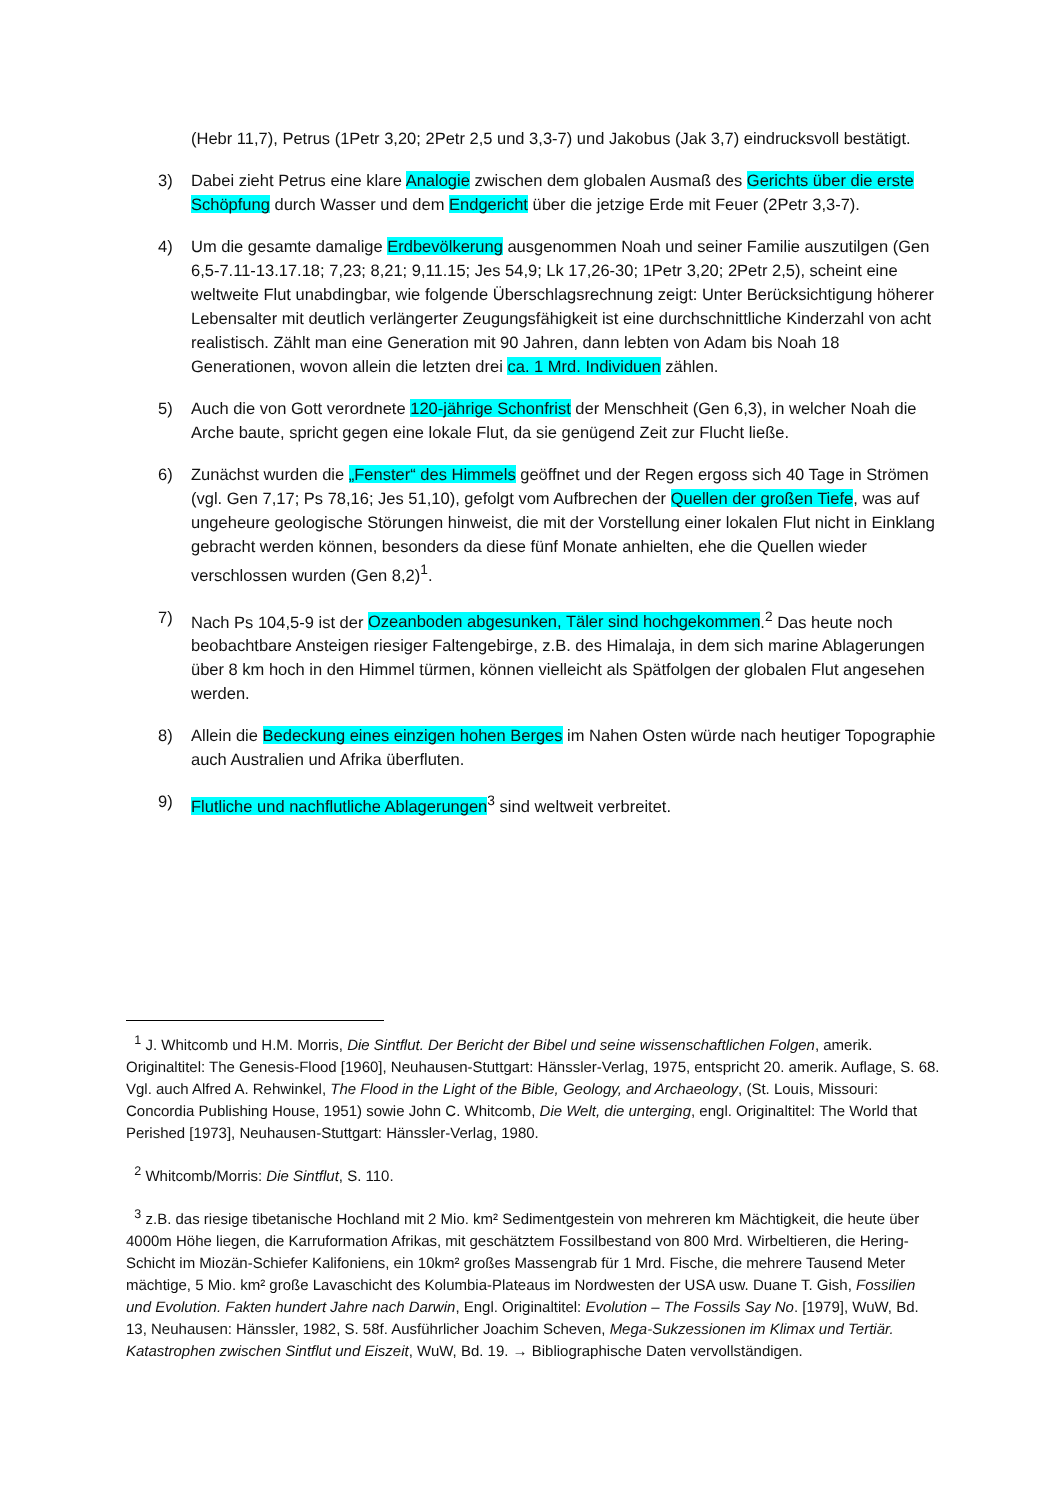(Hebr 11,7), Petrus (1Petr 3,20; 2Petr 2,5 und 3,3-7) und Jakobus (Jak 3,7) eindrucksvoll bestätigt.
3) Dabei zieht Petrus eine klare Analogie zwischen dem globalen Ausmaß des Gerichts über die erste Schöpfung durch Wasser und dem Endgericht über die jetzige Erde mit Feuer (2Petr 3,3-7).
4) Um die gesamte damalige Erdbevölkerung ausgenommen Noah und seiner Familie auszutilgen (Gen 6,5-7.11-13.17.18; 7,23; 8,21; 9,11.15; Jes 54,9; Lk 17,26-30; 1Petr 3,20; 2Petr 2,5), scheint eine weltweite Flut unabdingbar, wie folgende Überschlagsrechnung zeigt: Unter Berücksichtigung höherer Lebensalter mit deutlich verlängerter Zeugungsfähigkeit ist eine durchschnittliche Kinderzahl von acht realistisch. Zählt man eine Generation mit 90 Jahren, dann lebten von Adam bis Noah 18 Generationen, wovon allein die letzten drei ca. 1 Mrd. Individuen zählen.
5) Auch die von Gott verordnete 120-jährige Schonfrist der Menschheit (Gen 6,3), in welcher Noah die Arche baute, spricht gegen eine lokale Flut, da sie genügend Zeit zur Flucht ließe.
6) Zunächst wurden die „Fenster“ des Himmels geöffnet und der Regen ergoss sich 40 Tage in Strömen (vgl. Gen 7,17; Ps 78,16; Jes 51,10), gefolgt vom Aufbrechen der Quellen der großen Tiefe, was auf ungeheure geologische Störungen hinweist, die mit der Vorstellung einer lokalen Flut nicht in Einklang gebracht werden können, besonders da diese fünf Monate anhielten, ehe die Quellen wieder verschlossen wurden (Gen 8,2)<sup>1</sup>.
7) Nach Ps 104,5-9 ist der Ozeanboden abgesunken, Täler sind hochgekommen.<sup>2</sup> Das heute noch beobachtbare Ansteigen riesiger Faltengebirge, z.B. des Himalaja, in dem sich marine Ablagerungen über 8 km hoch in den Himmel türmen, können vielleicht als Spätfolgen der globalen Flut angesehen werden.
8) Allein die Bedeckung eines einzigen hohen Berges im Nahen Osten würde nach heutiger Topographie auch Australien und Afrika überfluten.
9) Flutliche und nachflutliche Ablagerungen<sup>3</sup> sind weltweit verbreitet.
<sup>1</sup> J. Whitcomb und H.M. Morris, Die Sintflut. Der Bericht der Bibel und seine wissenschaftlichen Folgen, amerik. Originaltitel: The Genesis-Flood [1960], Neuhausen-Stuttgart: Hänssler-Verlag, 1975, entspricht 20. amerik. Auflage, S. 68. Vgl. auch Alfred A. Rehwinkel, The Flood in the Light of the Bible, Geology, and Archaeology, (St. Louis, Missouri: Concordia Publishing House, 1951) sowie John C. Whitcomb, Die Welt, die unterging, engl. Originaltitel: The World that Perished [1973], Neuhausen-Stuttgart: Hänssler-Verlag, 1980.
<sup>2</sup> Whitcomb/Morris: Die Sintflut, S. 110.
<sup>3</sup> z.B. das riesige tibetanische Hochland mit 2 Mio. km² Sedimentgestein von mehreren km Mächtigkeit, die heute über 4000m Höhe liegen, die Karruformation Afrikas, mit geschätztem Fossilbestand von 800 Mrd. Wirbeltieren, die Hering-Schicht im Miozän-Schiefer Kalifoniens, ein 10km² großes Massengrab für 1 Mrd. Fische, die mehrere Tausend Meter mächtige, 5 Mio. km² große Lavaschicht des Kolumbia-Plateaus im Nordwesten der USA usw. Duane T. Gish, Fossilien und Evolution. Fakten hundert Jahre nach Darwin, Engl. Originaltitel: Evolution – The Fossils Say No. [1979], WuW, Bd. 13, Neuhausen: Hänssler, 1982, S. 58f. Ausführlicher Joachim Scheven, Mega-Sukzessionen im Klimax und Tertiär. Katastrophen zwischen Sintflut und Eiszeit, WuW, Bd. 19. → Bibliographische Daten vervollständigen.